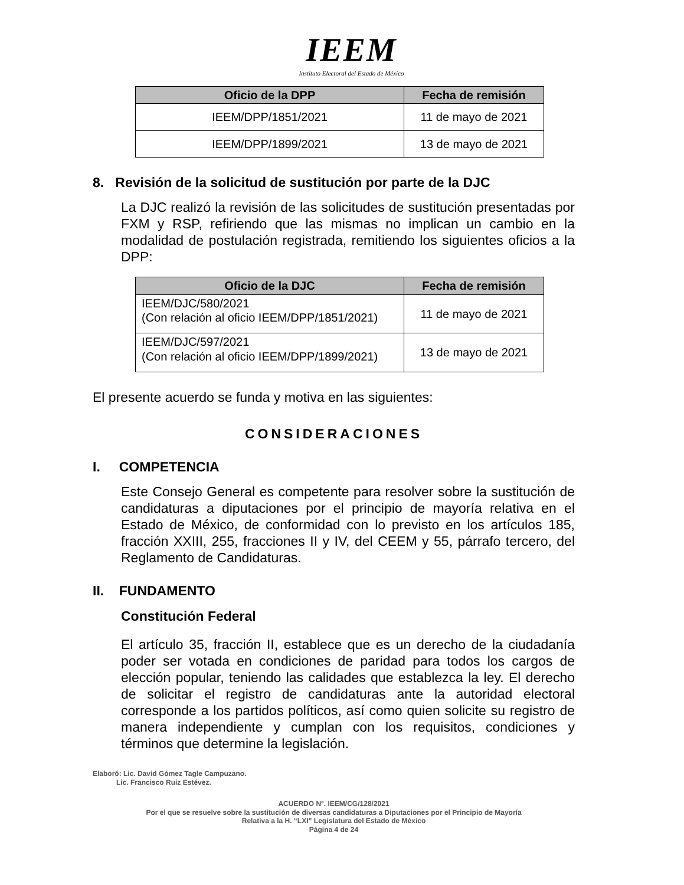IEEM
Instituto Electoral del Estado de México
| Oficio de la DPP | Fecha de remisión |
| --- | --- |
| IEEM/DPP/1851/2021 | 11 de mayo de 2021 |
| IEEM/DPP/1899/2021 | 13 de mayo de 2021 |
8. Revisión de la solicitud de sustitución por parte de la DJC
La DJC realizó la revisión de las solicitudes de sustitución presentadas por FXM y RSP, refiriendo que las mismas no implican un cambio en la modalidad de postulación registrada, remitiendo los siguientes oficios a la DPP:
| Oficio de la DJC | Fecha de remisión |
| --- | --- |
| IEEM/DJC/580/2021 (Con relación al oficio IEEM/DPP/1851/2021) | 11 de mayo de 2021 |
| IEEM/DJC/597/2021 (Con relación al oficio IEEM/DPP/1899/2021) | 13 de mayo de 2021 |
El presente acuerdo se funda y motiva en las siguientes:
CONSIDERACIONES
I. COMPETENCIA
Este Consejo General es competente para resolver sobre la sustitución de candidaturas a diputaciones por el principio de mayoría relativa en el Estado de México, de conformidad con lo previsto en los artículos 185, fracción XXIII, 255, fracciones II y IV, del CEEM y 55, párrafo tercero, del Reglamento de Candidaturas.
II. FUNDAMENTO
Constitución Federal
El artículo 35, fracción II, establece que es un derecho de la ciudadanía poder ser votada en condiciones de paridad para todos los cargos de elección popular, teniendo las calidades que establezca la ley. El derecho de solicitar el registro de candidaturas ante la autoridad electoral corresponde a los partidos políticos, así como quien solicite su registro de manera independiente y cumplan con los requisitos, condiciones y términos que determine la legislación.
Elaboró: Lic. David Gómez Tagle Campuzano.
Lic. Francisco Ruiz Estévez.
ACUERDO N°. IEEM/CG/128/2021
Por el que se resuelve sobre la sustitución de diversas candidaturas a Diputaciones por el Principio de Mayoría
Relativa a la H. “LXI” Legislatura del Estado de México
Página 4 de 24